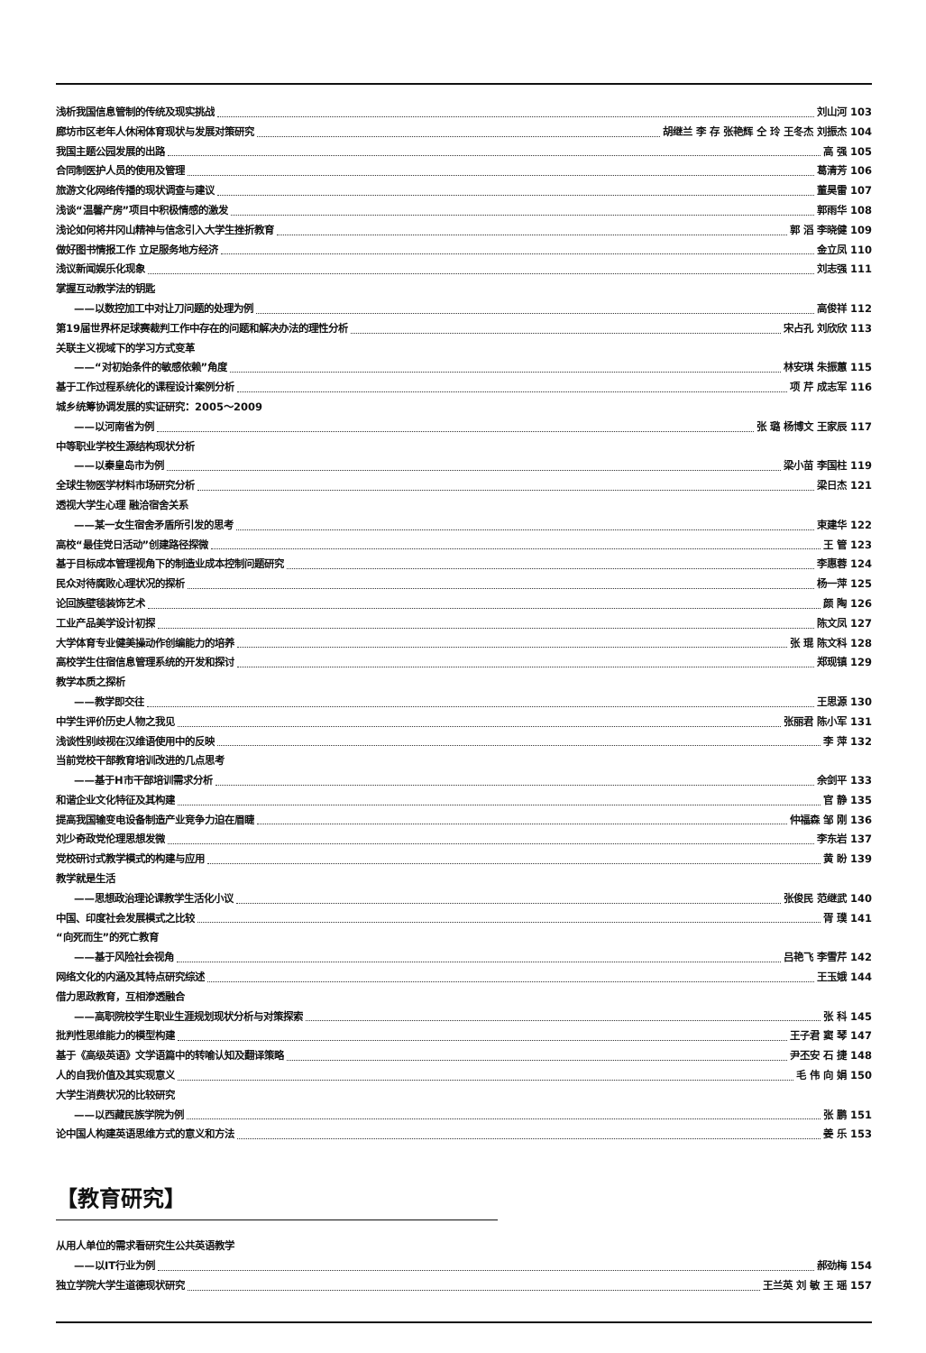浅析我国信息管制的传统及现实挑战 刘山河 103
廊坊市区老年人休闲体育现状与发展对策研究 胡继兰 李 存 张艳辉 仝 玲 王冬杰 刘振杰 104
我国主题公园发展的出路 高 强 105
合同制医护人员的使用及管理 葛清芳 106
旅游文化网络传播的现状调查与建议 董昊雷 107
浅谈“温馨产房”项目中积极情感的激发 郭雨华 108
浅论如何将井冈山精神与信念引入大学生挫折教育 郭 滔 李晓健 109
做好图书情报工作 立足服务地方经济 金立凤 110
浅议新闻娱乐化现象 刘志强 111
掌握互动教学法的钥匙
——以数控加工中对让刀问题的处理为例 高俊祥 112
第19届世界杯足球赛裁判工作中存在的问题和解决办法的理性分析 宋占孔 刘欣欣 113
关联主义视域下的学习方式变革
——“对初始条件的敏感依赖”角度 林安琪 朱振蕙 115
基于工作过程系统化的课程设计案例分析 项 芹 成志军 116
城乡统筹协调发展的实证研究：2005～2009
——以河南省为例 张 璐 杨博文 王家辰 117
中等职业学校生源结构现状分析
——以秦皇岛市为例 梁小苗 李国柱 119
全球生物医学材料市场研究分析 梁日杰 121
透视大学生心理 融洽宿舍关系
——某一女生宿舍矛盾所引发的思考 束建华 122
高校“最佳党日活动”创建路径探微 王 管 123
基于目标成本管理视角下的制造业成本控制问题研究 李惠蓉 124
民众对待腐败心理状况的探析 杨一萍 125
论回族壁毯装饰艺术 颜 陶 126
工业产品美学设计初探 陈文凤 127
大学体育专业健美操动作创编能力的培养 张 琨 陈文科 128
高校学生住宿信息管理系统的开发和探讨 郑现镇 129
教学本质之探析
——教学即交往 王思源 130
中学生评价历史人物之我见 张丽君 陈小军 131
浅谈性别歧视在汉维语使用中的反映 李 萍 132
当前党校干部教育培训改进的几点思考
——基于H市干部培训需求分析 余剑平 133
和谐企业文化特征及其构建 官 静 135
提高我国输变电设备制造产业竞争力迫在眉睫 仲福森 邹 刚 136
刘少奇政党伦理思想发微 李东岩 137
党校研讨式教学模式的构建与应用 黄 盼 139
教学就是生活
——思想政治理论课教学生活化小议 张俊民 范继武 140
中国、印度社会发展模式之比较 胥 璞 141
“向死而生”的死亡教育
——基于风险社会视角 吕艳飞 李雪芹 142
网络文化的内涵及其特点研究综述 王玉娥 144
借力思政教育，互相渗透融合
——高职院校学生职业生涯规划现状分析与对策探索 张 科 145
批判性思维能力的模型构建 王子君 窦 琴 147
基于《高级英语》文学语篇中的转喻认知及翻译策略 尹丕安 石 捷 148
人的自我价值及其实现意义 毛 伟 向 娟 150
大学生消费状况的比较研究
——以西藏民族学院为例 张 鹏 151
论中国人构建英语思维方式的意义和方法 姜 乐 153
【教育研究】
从用人单位的需求看研究生公共英语教学
——以IT行业为例 郝劲梅 154
独立学院大学生道德现状研究 王兰英 刘 敏 王 瑶 157